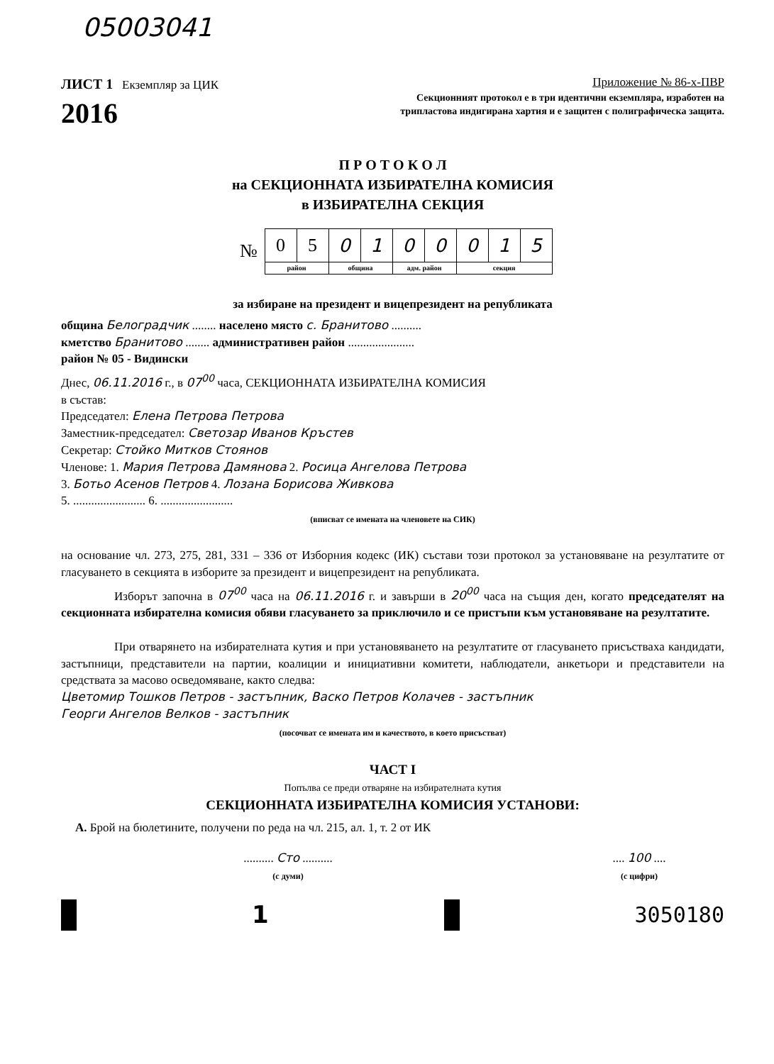05003041
ЛИСТ 1 Екземпляр за ЦИК
2016
Приложение № 86-х-ПВР
Секционният протокол е в три идентични екземпляра, изработен на трипластова индигирана хартия и е защитен с полиграфическа защита.
П Р О Т О К О Л
на СЕКЦИОННАТА ИЗБИРАТЕЛНА КОМИСИЯ
в ИЗБИРАТЕЛНА СЕКЦИЯ
| № | 0 | 5 | 0 | 1 | 0 | 0 | 0 | 1 | 5 |
| | район | | община | | адм. район | | секция | | |
за избиране на президент и вицепрезидент на републиката
община Белоградчик ........ населено място с. Бранитово ..........
кметство Бранитово ........ административен район ......................
район № 05 - Видински
Днес, 06.11.2016 г., в 07<sup>00</sup> часа, СЕКЦИОННАТА ИЗБИРАТЕЛНА КОМИСИЯ
в състав:
Председател: Елена Петрова Петрова
Заместник-председател: Светозар Иванов Кръстев
Секретар: Стойко Митков Стоянов
Членове: 1. Мария Петрова Дамянова 2. Росица Ангелова Петрова
3. Ботьо Асенов Петров 4. Лозана Борисова Живкова
5. ........................ 6. ........................
(вписват се имената на членовете на СИК)
на основание чл. 273, 275, 281, 331 – 336 от Изборния кодекс (ИК) състави този протокол за установяване на резултатите от гласуването в секцията в изборите за президент и вицепрезидент на републиката.
Изборът започна в 07<sup>00</sup> часа на 06.11.2016 г. и завърши в 20<sup>00</sup> часа на същия ден, когато председателят на секционната избирателна комисия обяви гласуването за приключило и се пристъпи към установяване на резултатите.
При отварянето на избирателната кутия и при установяването на резултатите от гласуването присъстваха кандидати, застъпници, представители на партии, коалиции и инициативни комитети, наблюдатели, анкетьори и представители на средствата за масово осведомяване, както следва:
Цветомир Тошков Петров - застъпник, Васко Петров Колачев - застъпник
Георги Ангелов Велков - застъпник
(посочват се имената им и качеството, в което присъстват)
ЧАСТ I
Попълва се преди отваряне на избирателната кутия
СЕКЦИОННАТА ИЗБИРАТЕЛНА КОМИСИЯ УСТАНОВИ:
А. Брой на бюлетините, получени по реда на чл. 215, ал. 1, т. 2 от ИК
.......... Сто ..........
(с думи)
.... 100 ....
(с цифри)
1 3050180